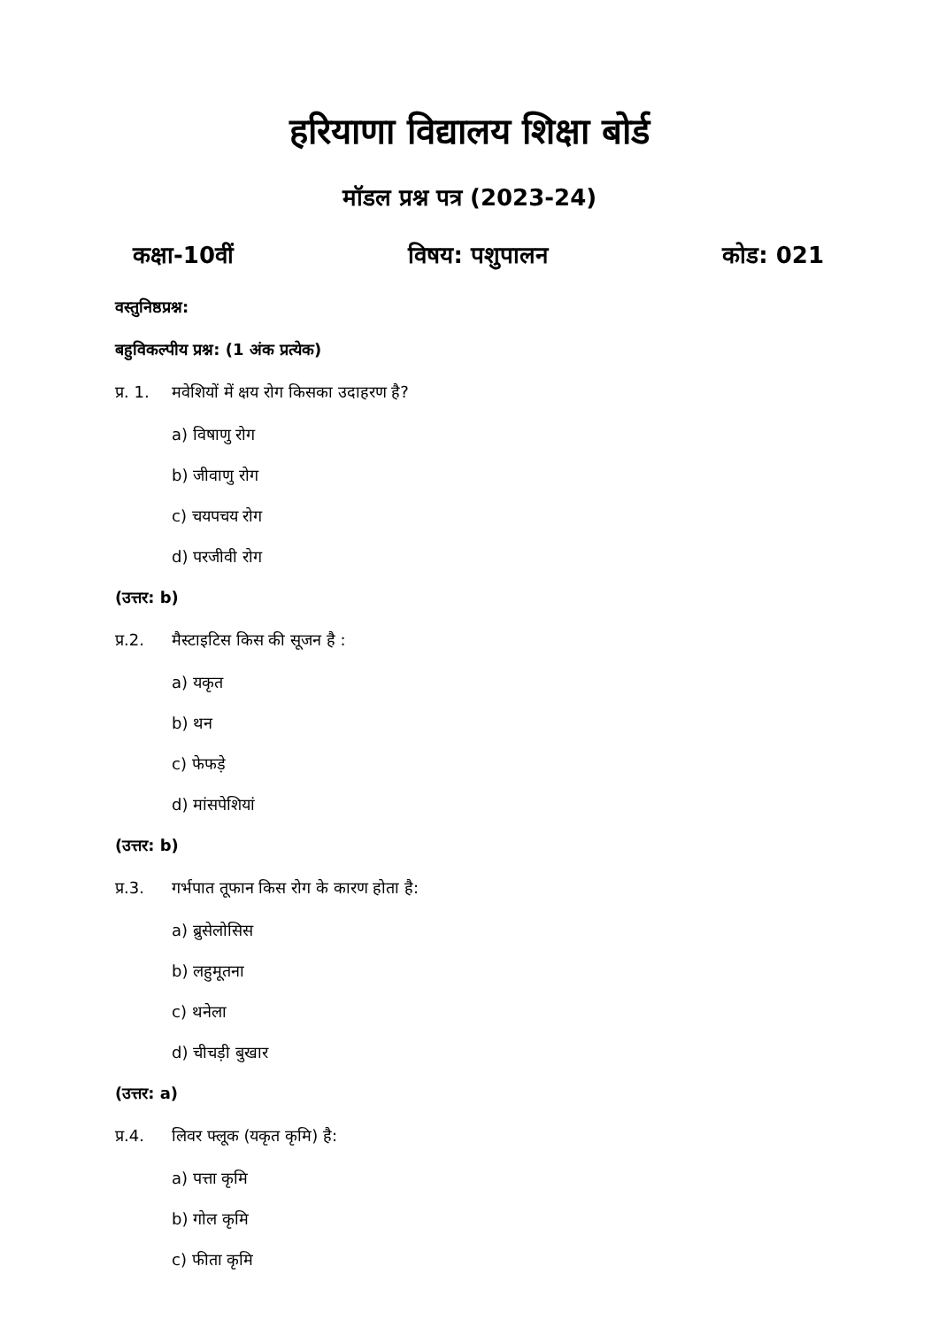हरियाणा विद्यालय शिक्षा बोर्ड
मॉडल प्रश्न पत्र (2023-24)
कक्षा-10वीं विषय: पशुपालन कोड: 021
वस्तुनिष्ठप्रश्न:
बहुविकल्पीय प्रश्न: (1 अंक प्रत्येक)
प्र. 1. मवेशियों में क्षय रोग किसका उदाहरण है?
a) विषाणु रोग
b) जीवाणु रोग
c) चयपचय रोग
d) परजीवी रोग
(उत्तर: b)
प्र.2. मैस्टाइटिस किस की सूजन है :
a) यकृत
b) थन
c) फेफड़े
d) मांसपेशियां
(उत्तर: b)
प्र.3. गर्भपात तूफान किस रोग के कारण होता है:
a) ब्रुसेलोसिस
b) लहुमूतना
c) थनेला
d) चीचड़ी बुखार
(उत्तर: a)
प्र.4. लिवर फ्लूक (यकृत कृमि) है:
a) पत्ता कृमि
b) गोल कृमि
c) फीता कृमि